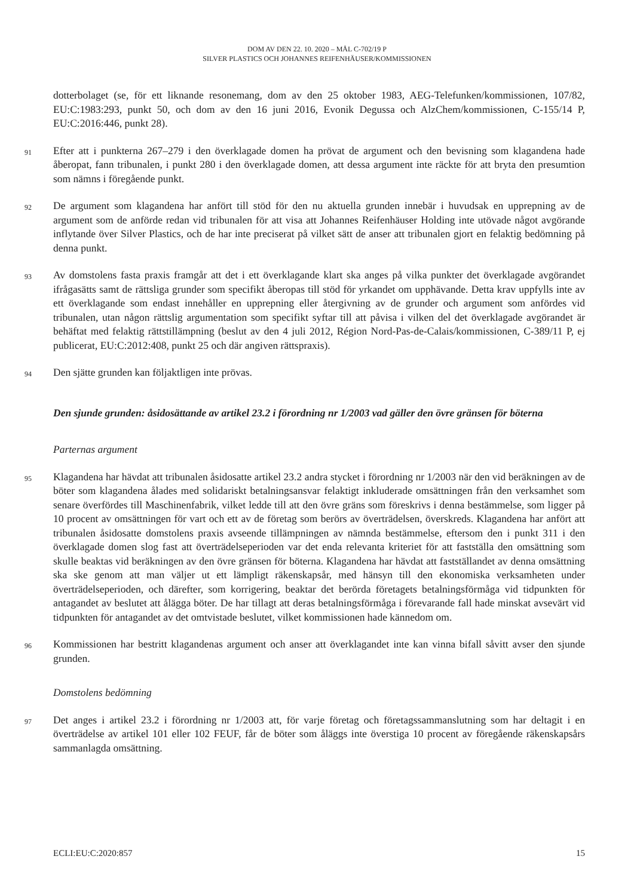DOM AV DEN 22. 10. 2020 – MÅL C-702/19 P
SILVER PLASTICS OCH JOHANNES REIFENHÄUSER/KOMMISSIONEN
dotterbolaget (se, för ett liknande resonemang, dom av den 25 oktober 1983, AEG-Telefunken/kommissionen, 107/82, EU:C:1983:293, punkt 50, och dom av den 16 juni 2016, Evonik Degussa och AlzChem/kommissionen, C-155/14 P, EU:C:2016:446, punkt 28).
91
Efter att i punkterna 267–279 i den överklagade domen ha prövat de argument och den bevisning som klagandena hade åberopat, fann tribunalen, i punkt 280 i den överklagade domen, att dessa argument inte räckte för att bryta den presumtion som nämns i föregående punkt.
92
De argument som klagandena har anfört till stöd för den nu aktuella grunden innebär i huvudsak en upprepning av de argument som de anförde redan vid tribunalen för att visa att Johannes Reifenhäuser Holding inte utövade något avgörande inflytande över Silver Plastics, och de har inte preciserat på vilket sätt de anser att tribunalen gjort en felaktig bedömning på denna punkt.
93
Av domstolens fasta praxis framgår att det i ett överklagande klart ska anges på vilka punkter det överklagade avgörandet ifrågasätts samt de rättsliga grunder som specifikt åberopas till stöd för yrkandet om upphävande. Detta krav uppfylls inte av ett överklagande som endast innehåller en upprepning eller återgivning av de grunder och argument som anfördes vid tribunalen, utan någon rättslig argumentation som specifikt syftar till att påvisa i vilken del det överklagade avgörandet är behäftat med felaktig rättstillämpning (beslut av den 4 juli 2012, Région Nord-Pas-de-Calais/kommissionen, C-389/11 P, ej publicerat, EU:C:2012:408, punkt 25 och där angiven rättspraxis).
94
Den sjätte grunden kan följaktligen inte prövas.
Den sjunde grunden: åsidosättande av artikel 23.2 i förordning nr 1/2003 vad gäller den övre gränsen för böterna
Parternas argument
95
Klagandena har hävdat att tribunalen åsidosatte artikel 23.2 andra stycket i förordning nr 1/2003 när den vid beräkningen av de böter som klagandena ålades med solidariskt betalningsansvar felaktigt inkluderade omsättningen från den verksamhet som senare överfördes till Maschinenfabrik, vilket ledde till att den övre gräns som föreskrivs i denna bestämmelse, som ligger på 10 procent av omsättningen för vart och ett av de företag som berörs av överträdelsen, överskreds. Klagandena har anfört att tribunalen åsidosatte domstolens praxis avseende tillämpningen av nämnda bestämmelse, eftersom den i punkt 311 i den överklagade domen slog fast att överträdelseperioden var det enda relevanta kriteriet för att fastställa den omsättning som skulle beaktas vid beräkningen av den övre gränsen för böterna. Klagandena har hävdat att fastställandet av denna omsättning ska ske genom att man väljer ut ett lämpligt räkenskapsår, med hänsyn till den ekonomiska verksamheten under överträdelseperioden, och därefter, som korrigering, beaktar det berörda företagets betalningsförmåga vid tidpunkten för antagandet av beslutet att ålägga böter. De har tillagt att deras betalningsförmåga i förevarande fall hade minskat avsevärt vid tidpunkten för antagandet av det omtvistade beslutet, vilket kommissionen hade kännedom om.
96
Kommissionen har bestritt klagandenas argument och anser att överklagandet inte kan vinna bifall såvitt avser den sjunde grunden.
Domstolens bedömning
97
Det anges i artikel 23.2 i förordning nr 1/2003 att, för varje företag och företagssammanslutning som har deltagit i en överträdelse av artikel 101 eller 102 FEUF, får de böter som åläggs inte överstiga 10 procent av föregående räkenskapsårs sammanlagda omsättning.
ECLI:EU:C:2020:857 15